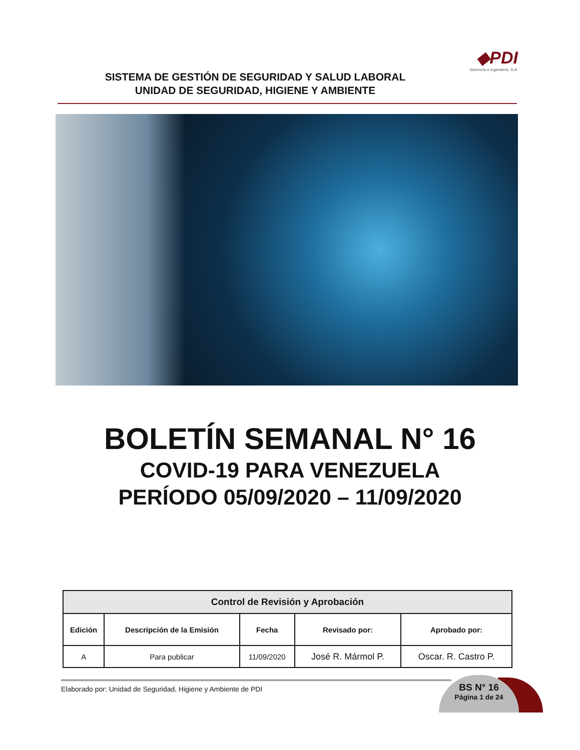◆PDI
Gerencia e Ingeniería, S.A.
SISTEMA DE GESTIÓN DE SEGURIDAD Y SALUD LABORAL
UNIDAD DE SEGURIDAD, HIGIENE Y AMBIENTE
BOLETÍN SEMANAL N° 16
COVID-19 PARA VENEZUELA
PERÍODO 05/09/2020 – 11/09/2020
| Control de Revisión y Aprobación | | | | |
| --- | --- | --- | --- | --- |
| Edición | Descripción de la Emisión | Fecha | Revisado por: | Aprobado por: |
| A | Para publicar | 11/09/2020 | José R. Mármol P. | Oscar. R. Castro P. |
Elaborado por: Unidad de Seguridad, Higiene y Ambiente de PDI
BS N° 16
Página 1 de 24